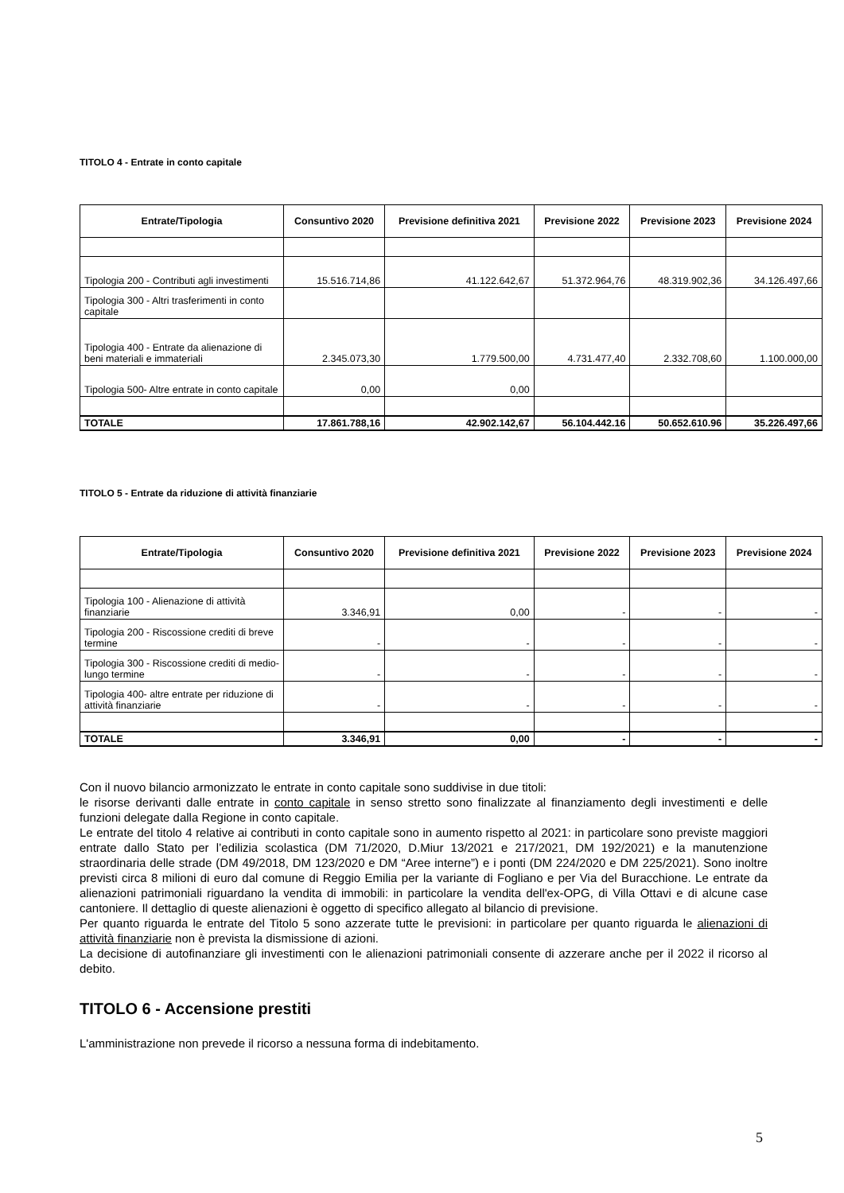TITOLO 4 - Entrate in conto capitale
| Entrate/Tipologia | Consuntivo 2020 | Previsione definitiva 2021 | Previsione 2022 | Previsione 2023 | Previsione 2024 |
| --- | --- | --- | --- | --- | --- |
| Tipologia 200 - Contributi agli investimenti | 15.516.714,86 | 41.122.642,67 | 51.372.964,76 | 48.319.902,36 | 34.126.497,66 |
| Tipologia 300 - Altri trasferimenti in conto capitale | | | | | |
| Tipologia 400 - Entrate da alienazione di beni materiali e immateriali | 2.345.073,30 | 1.779.500,00 | 4.731.477,40 | 2.332.708,60 | 1.100.000,00 |
| Tipologia 500- Altre entrate in conto capitale | 0,00 | 0,00 | | | |
| TOTALE | 17.861.788,16 | 42.902.142,67 | 56.104.442.16 | 50.652.610.96 | 35.226.497,66 |
TITOLO 5 - Entrate da riduzione di attività finanziarie
| Entrate/Tipologia | Consuntivo 2020 | Previsione definitiva 2021 | Previsione 2022 | Previsione 2023 | Previsione 2024 |
| --- | --- | --- | --- | --- | --- |
| Tipologia 100 - Alienazione di attività finanziarie | 3.346,91 | 0,00 | - | - | - |
| Tipologia 200 - Riscossione crediti di breve termine | - | - | - | - | - |
| Tipologia 300 - Riscossione crediti di medio-lungo termine | - | - | - | - | - |
| Tipologia 400- altre entrate per riduzione di attività finanziarie | - | - | - | - | - |
| TOTALE | 3.346,91 | 0,00 | - | - | - |
Con il nuovo bilancio armonizzato le entrate in conto capitale sono suddivise in due titoli:
le risorse derivanti dalle entrate in conto capitale in senso stretto sono finalizzate al finanziamento degli investimenti e delle funzioni delegate dalla Regione in conto capitale.
Le entrate del titolo 4 relative ai contributi in conto capitale sono in aumento rispetto al 2021: in particolare sono previste maggiori entrate dallo Stato per l’edilizia scolastica (DM 71/2020, D.Miur 13/2021 e 217/2021, DM 192/2021) e la manutenzione straordinaria delle strade (DM 49/2018, DM 123/2020 e DM “Aree interne”) e i ponti (DM 224/2020 e DM 225/2021). Sono inoltre previsti circa 8 milioni di euro dal comune di Reggio Emilia per la variante di Fogliano e per Via del Buracchione. Le entrate da alienazioni patrimoniali riguardano la vendita di immobili: in particolare la vendita dell'ex-OPG, di Villa Ottavi e di alcune case cantoniere. Il dettaglio di queste alienazioni è oggetto di specifico allegato al bilancio di previsione.
Per quanto riguarda le entrate del Titolo 5 sono azzerate tutte le previsioni: in particolare per quanto riguarda le alienazioni di attività finanziarie non è prevista la dismissione di azioni.
La decisione di autofinanziare gli investimenti con le alienazioni patrimoniali consente di azzerare anche per il 2022 il ricorso al debito.
TITOLO 6 - Accensione prestiti
L'amministrazione non prevede il ricorso a nessuna forma di indebitamento.
5